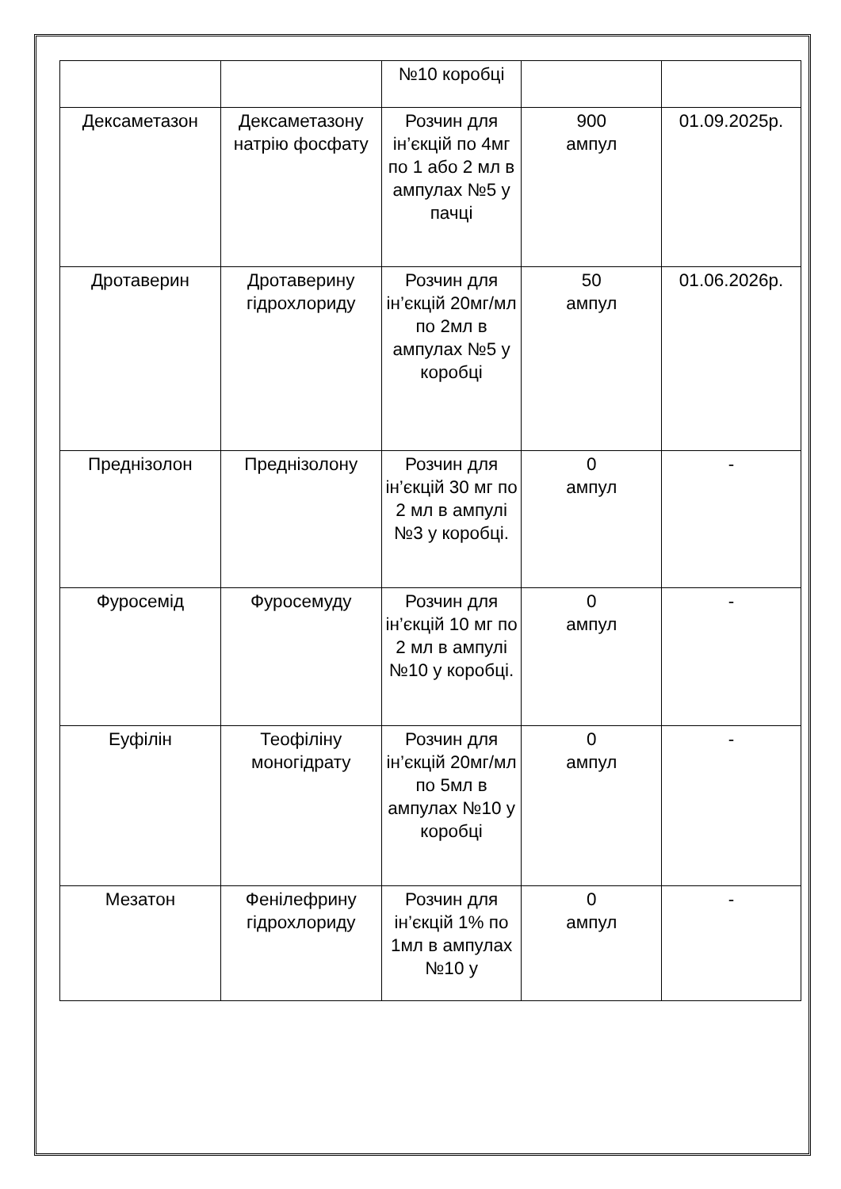| | | №10 коробці | | |
| Дексаметазон | Дексаметазону натрію фосфату | Розчин для ін’єкцій по 4мг по 1 або 2 мл в ампулах №5 у пачці | 900 ампул | 01.09.2025р. |
| Дротаверин | Дротаверину гідрохлориду | Розчин для ін’єкцій 20мг/мл по 2мл в ампулах №5 у коробці | 50 ампул | 01.06.2026р. |
| Преднізолон | Преднізолону | Розчин для ін’єкцій 30 мг по 2 мл в ампулі №3 у коробці. | 0 ампул | - |
| Фуросемід | Фуросемуду | Розчин для ін’єкцій 10 мг по 2 мл в ампулі №10 у коробці. | 0 ампул | - |
| Еуфілін | Теофіліну моногідрату | Розчин для ін’єкцій 20мг/мл по 5мл в ампулах №10 у коробці | 0 ампул | - |
| Мезатон | Фенілефрину гідрохлориду | Розчин для ін’єкцій 1% по 1мл в ампулах №10 у | 0 ампул | - |